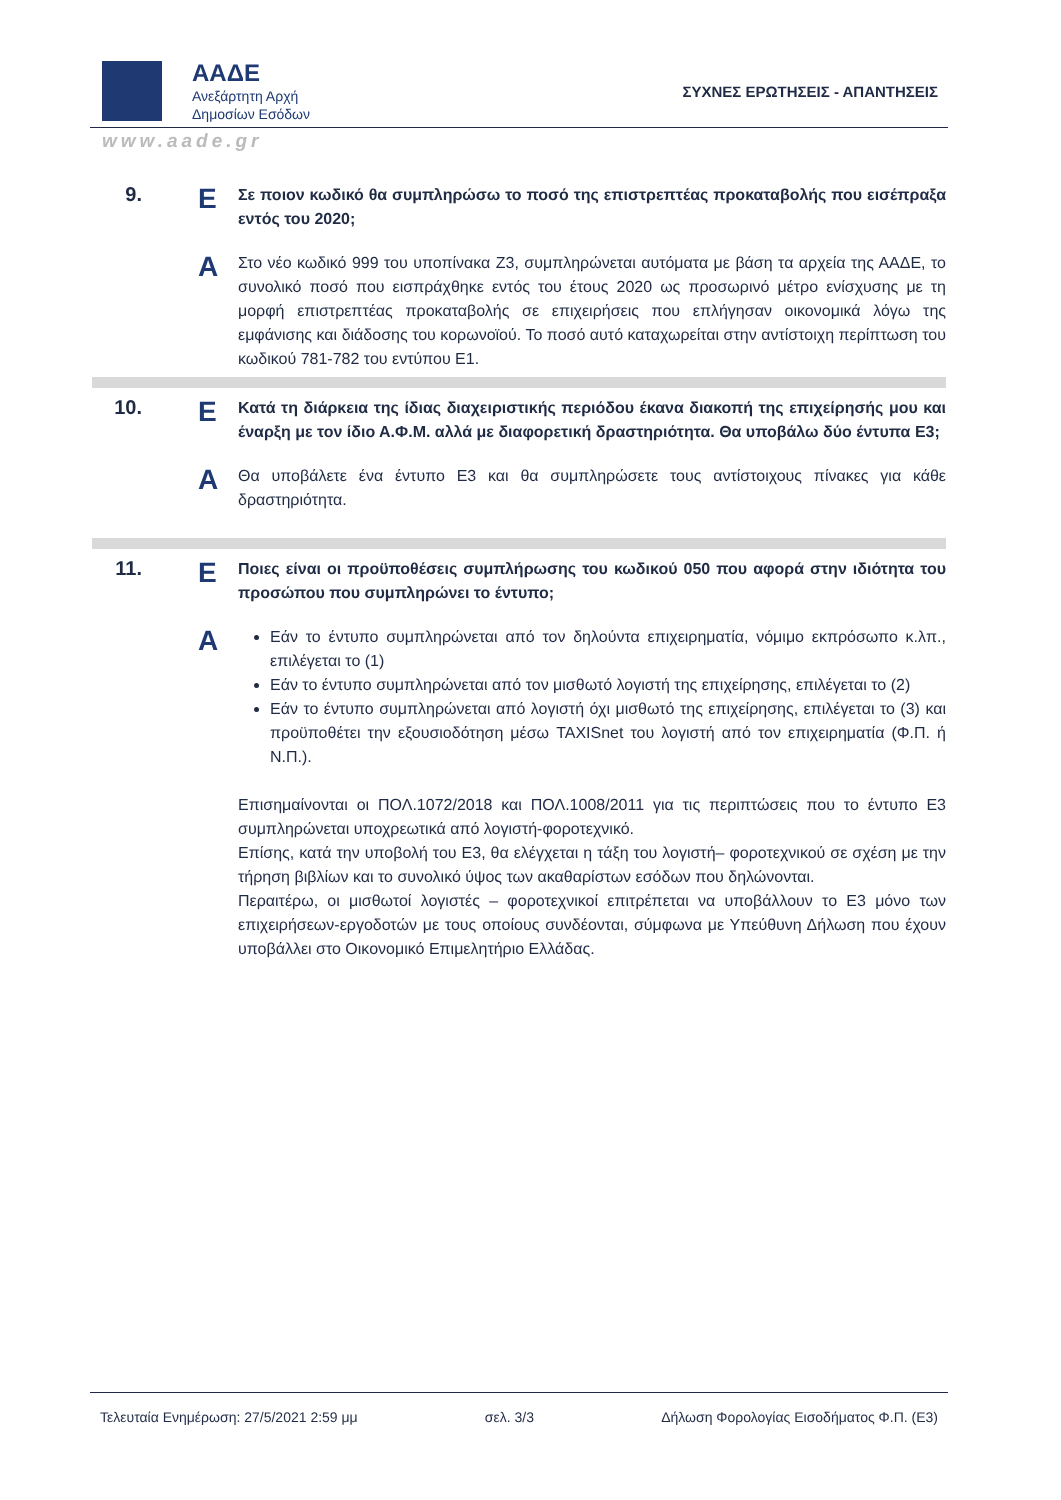ΑΑΔΕ
Ανεξάρτητη Αρχή
Δημοσίων Εσόδων
ΣΥΧΝΕΣ ΕΡΩΤΗΣΕΙΣ - ΑΠΑΝΤΗΣΕΙΣ
www.aade.gr
9.
Ε
Σε ποιον κωδικό θα συμπληρώσω το ποσό της επιστρεπτέας προκαταβολής που εισέπραξα εντός του 2020;
Α
Στο νέο κωδικό 999 του υποπίνακα Ζ3, συμπληρώνεται αυτόματα με βάση τα αρχεία της ΑΑΔΕ, το συνολικό ποσό που εισπράχθηκε εντός του έτους 2020 ως προσωρινό μέτρο ενίσχυσης με τη μορφή επιστρεπτέας προκαταβολής σε επιχειρήσεις που επλήγησαν οικονομικά λόγω της εμφάνισης και διάδοσης του κορωνοϊού. Το ποσό αυτό καταχωρείται στην αντίστοιχη περίπτωση του κωδικού 781-782 του εντύπου Ε1.
10.
Ε
Κατά τη διάρκεια της ίδιας διαχειριστικής περιόδου έκανα διακοπή της επιχείρησής μου και έναρξη με τον ίδιο Α.Φ.Μ. αλλά με διαφορετική δραστηριότητα. Θα υποβάλω δύο έντυπα Ε3;
Α
Θα υποβάλετε ένα έντυπο Ε3 και θα συμπληρώσετε τους αντίστοιχους πίνακες για κάθε δραστηριότητα.
11.
Ε
Ποιες είναι οι προϋποθέσεις συμπλήρωσης του κωδικού 050 που αφορά στην ιδιότητα του προσώπου που συμπληρώνει το έντυπο;
Α
Εάν το έντυπο συμπληρώνεται από τον δηλούντα επιχειρηματία, νόμιμο εκπρόσωπο κ.λπ., επιλέγεται το (1)
Εάν το έντυπο συμπληρώνεται από τον μισθωτό λογιστή της επιχείρησης, επιλέγεται το (2)
Εάν το έντυπο συμπληρώνεται από λογιστή όχι μισθωτό της επιχείρησης, επιλέγεται το (3) και προϋποθέτει την εξουσιοδότηση μέσω TAXISnet του λογιστή από τον επιχειρηματία (Φ.Π. ή Ν.Π.).
Επισημαίνονται οι ΠΟΛ.1072/2018 και ΠΟΛ.1008/2011 για τις περιπτώσεις που το έντυπο Ε3 συμπληρώνεται υποχρεωτικά από λογιστή-φοροτεχνικό.
Επίσης, κατά την υποβολή του Ε3, θα ελέγχεται η τάξη του λογιστή– φοροτεχνικού σε σχέση με την τήρηση βιβλίων και το συνολικό ύψος των ακαθαρίστων εσόδων που δηλώνονται.
Περαιτέρω, οι μισθωτοί λογιστές – φοροτεχνικοί επιτρέπεται να υποβάλλουν το Ε3 μόνο των επιχειρήσεων-εργοδοτών με τους οποίους συνδέονται, σύμφωνα με Υπεύθυνη Δήλωση που έχουν υποβάλλει στο Οικονομικό Επιμελητήριο Ελλάδας.
Τελευταία Ενημέρωση: 27/5/2021 2:59 μμ σελ. 3/3 Δήλωση Φορολογίας Εισοδήματος Φ.Π. (Ε3)